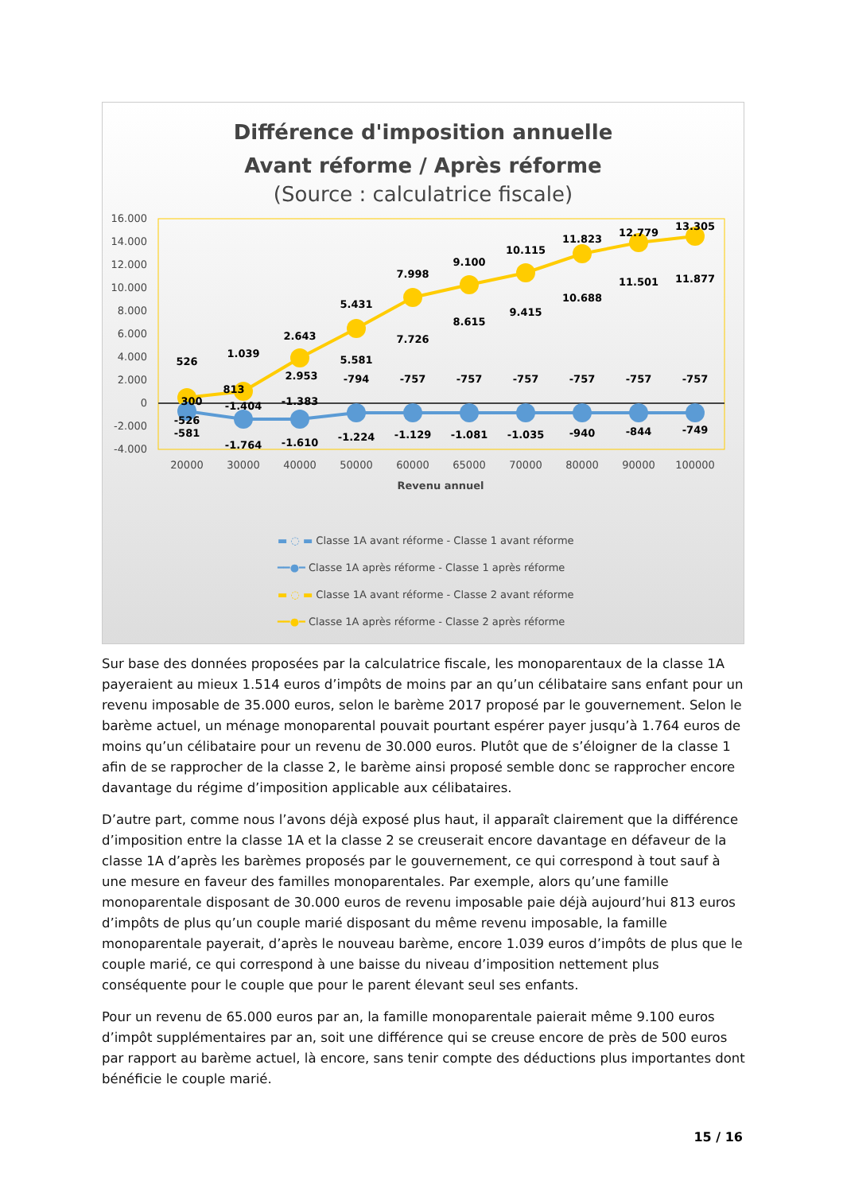Différence d'imposition annuelle
Avant réforme / Après réforme
(Source : calculatrice fiscale)
16.000
14.000
12.000
10.000
8.000
6.000
4.000
2.000
0
-2.000
-4.000
526
1.039
2.643
5.431
7.998
9.100
10.115
11.823
12.779
13.305
300
813
2.953
5.581
7.726
8.615
9.415
10.688
11.501
11.877
-526
-1.404
-1.383
-794
-757
-757
-757
-757
-757
-757
-581
-1.764
-1.610
-1.224
-1.129
-1.081
-1.035
-940
-844
-749
20000
30000
40000
50000
60000
65000
70000
80000
90000
100000
Revenu annuel
▬ ◌ ▬ Classe 1A avant réforme - Classe 1 avant réforme
━━●━ Classe 1A après réforme - Classe 1 après réforme
▬ ◌ ▬ Classe 1A avant réforme - Classe 2 avant réforme
━━●━ Classe 1A après réforme - Classe 2 après réforme
Sur base des données proposées par la calculatrice fiscale, les monoparentaux de la classe 1A payeraient au mieux 1.514 euros d’impôts de moins par an qu’un célibataire sans enfant pour un revenu imposable de 35.000 euros, selon le barème 2017 proposé par le gouvernement. Selon le barème actuel, un ménage monoparental pouvait pourtant espérer payer jusqu’à 1.764 euros de moins qu’un célibataire pour un revenu de 30.000 euros. Plutôt que de s’éloigner de la classe 1 afin de se rapprocher de la classe 2, le barème ainsi proposé semble donc se rapprocher encore davantage du régime d’imposition applicable aux célibataires.
D’autre part, comme nous l’avons déjà exposé plus haut, il apparaît clairement que la différence d’imposition entre la classe 1A et la classe 2 se creuserait encore davantage en défaveur de la classe 1A d’après les barèmes proposés par le gouvernement, ce qui correspond à tout sauf à une mesure en faveur des familles monoparentales. Par exemple, alors qu’une famille monoparentale disposant de 30.000 euros de revenu imposable paie déjà aujourd’hui 813 euros d’impôts de plus qu’un couple marié disposant du même revenu imposable, la famille monoparentale payerait, d’après le nouveau barème, encore 1.039 euros d’impôts de plus que le couple marié, ce qui correspond à une baisse du niveau d’imposition nettement plus conséquente pour le couple que pour le parent élevant seul ses enfants.
Pour un revenu de 65.000 euros par an, la famille monoparentale paierait même 9.100 euros d’impôt supplémentaires par an, soit une différence qui se creuse encore de près de 500 euros par rapport au barème actuel, là encore, sans tenir compte des déductions plus importantes dont bénéficie le couple marié.
15 / 16